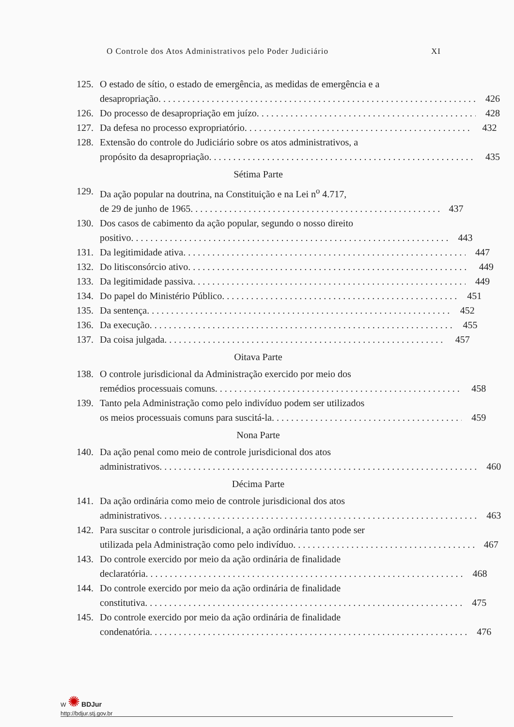O Controle dos Atos Administrativos pelo Poder Judiciário XI
125. O estado de sítio, o estado de emergência, as medidas de emergência e a
desapropriação 426
126. Do processo de desapropriação em juízo 428
127. Da defesa no processo expropriatório 432
128. Extensão do controle do Judiciário sobre os atos administrativos, a
propósito da desapropriação 435
Sétima Parte
129. Da ação popular na doutrina, na Constituição e na Lei n<sup>o</sup> 4.717,
de 29 de junho de 1965 437
130. Dos casos de cabimento da ação popular, segundo o nosso direito
positivo 443
131. Da legitimidade ativa 447
132. Do litisconsórcio ativo 449
133. Da legitimidade passiva 449
134. Do papel do Ministério Público 451
135. Da sentença 452
136. Da execução 455
137. Da coisa julgada 457
Oitava Parte
138. O controle jurisdicional da Administração exercido por meio dos
remédios processuais comuns 458
139. Tanto pela Administração como pelo indivíduo podem ser utilizados
os meios processuais comuns para suscitá-la 459
Nona Parte
140. Da ação penal como meio de controle jurisdicional dos atos
administrativos 460
Décima Parte
141. Da ação ordinária como meio de controle jurisdicional dos atos
administrativos 463
142. Para suscitar o controle jurisdicional, a ação ordinária tanto pode ser
utilizada pela Administração como pelo indivíduo 467
143. Do controle exercido por meio da ação ordinária de finalidade
declaratória 468
144. Do controle exercido por meio da ação ordinária de finalidade
constitutiva 475
145. Do controle exercido por meio da ação ordinária de finalidade
condenatória 476
W ✺ BDJur
http://bdjur.stj.gov.br